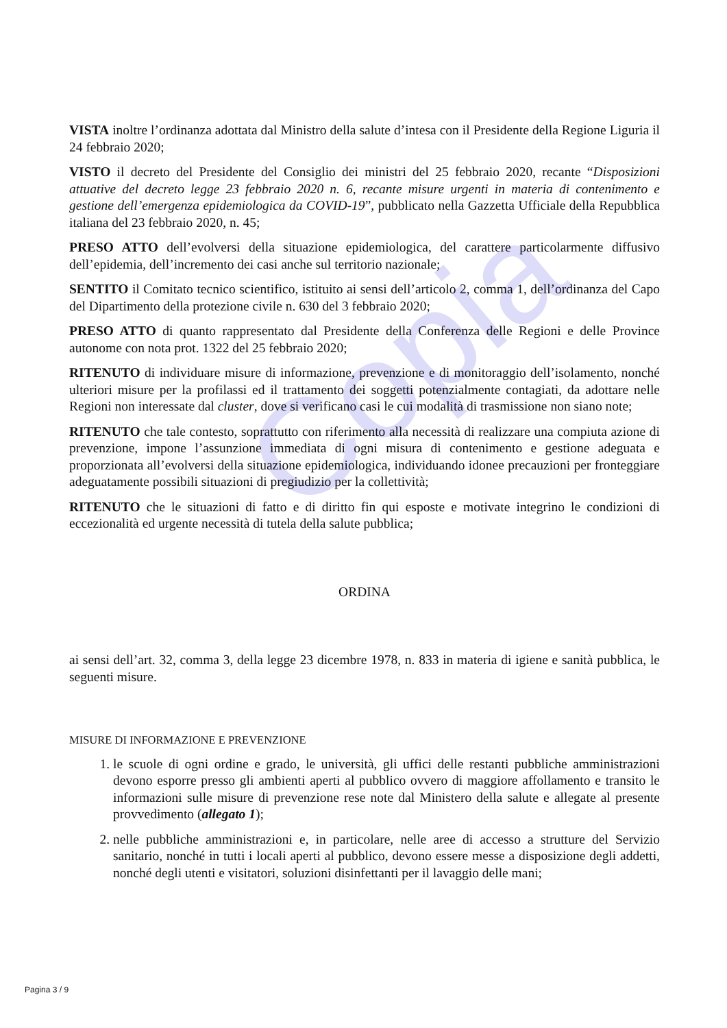Copia
VISTA inoltre l’ordinanza adottata dal Ministro della salute d’intesa con il Presidente della Regione Liguria il 24 febbraio 2020;
VISTO il decreto del Presidente del Consiglio dei ministri del 25 febbraio 2020, recante “Disposizioni attuative del decreto legge 23 febbraio 2020 n. 6, recante misure urgenti in materia di contenimento e gestione dell’emergenza epidemiologica da COVID-19”, pubblicato nella Gazzetta Ufficiale della Repubblica italiana del 23 febbraio 2020, n. 45;
PRESO ATTO dell’evolversi della situazione epidemiologica, del carattere particolarmente diffusivo dell’epidemia, dell’incremento dei casi anche sul territorio nazionale;
SENTITO il Comitato tecnico scientifico, istituito ai sensi dell’articolo 2, comma 1, dell’ordinanza del Capo del Dipartimento della protezione civile n. 630 del 3 febbraio 2020;
PRESO ATTO di quanto rappresentato dal Presidente della Conferenza delle Regioni e delle Province autonome con nota prot. 1322 del 25 febbraio 2020;
RITENUTO di individuare misure di informazione, prevenzione e di monitoraggio dell’isolamento, nonché ulteriori misure per la profilassi ed il trattamento dei soggetti potenzialmente contagiati, da adottare nelle Regioni non interessate dal cluster, dove si verificano casi le cui modalità di trasmissione non siano note;
RITENUTO che tale contesto, soprattutto con riferimento alla necessità di realizzare una compiuta azione di prevenzione, impone l’assunzione immediata di ogni misura di contenimento e gestione adeguata e proporzionata all’evolversi della situazione epidemiologica, individuando idonee precauzioni per fronteggiare adeguatamente possibili situazioni di pregiudizio per la collettività;
RITENUTO che le situazioni di fatto e di diritto fin qui esposte e motivate integrino le condizioni di eccezionalità ed urgente necessità di tutela della salute pubblica;
ORDINA
ai sensi dell’art. 32, comma 3, della legge 23 dicembre 1978, n. 833 in materia di igiene e sanità pubblica, le seguenti misure.
MISURE DI INFORMAZIONE E PREVENZIONE
1. le scuole di ogni ordine e grado, le università, gli uffici delle restanti pubbliche amministrazioni devono esporre presso gli ambienti aperti al pubblico ovvero di maggiore affollamento e transito le informazioni sulle misure di prevenzione rese note dal Ministero della salute e allegate al presente provvedimento (allegato 1);
2. nelle pubbliche amministrazioni e, in particolare, nelle aree di accesso a strutture del Servizio sanitario, nonché in tutti i locali aperti al pubblico, devono essere messe a disposizione degli addetti, nonché degli utenti e visitatori, soluzioni disinfettanti per il lavaggio delle mani;
Pagina 3 / 9